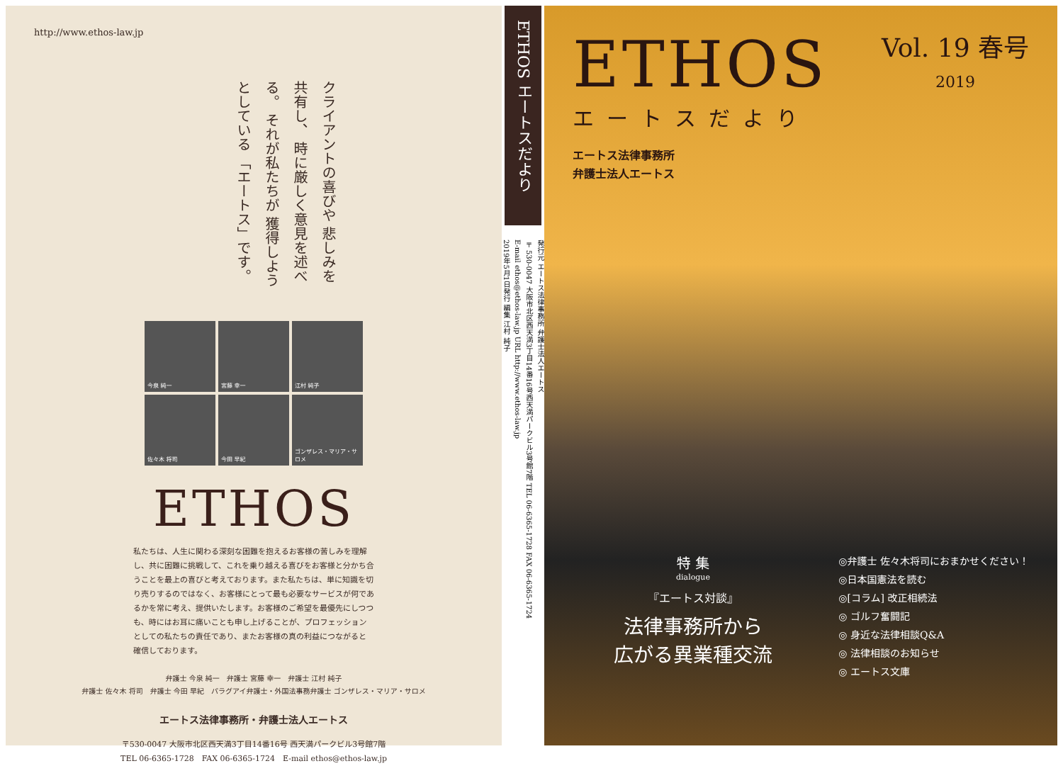http://www.ethos-law.jp
クライアントの喜びや 悲しみを共有し、 時に厳しく意見を述べる。 それが私たちが 獲得しようとしている 「エートス」です。
今泉 純一
宮藤 幸一
江村 純子
佐々木 将司
今田 早紀
ゴンザレス・マリア・サロメ
ETHOS
私たちは、人生に関わる深刻な困難を抱えるお客様の苦しみを理解し、共に困難に挑戦して、これを乗り越える喜びをお客様と分かち合うことを最上の喜びと考えております。また私たちは、単に知識を切り売りするのではなく、お客様にとって最も必要なサービスが何であるかを常に考え、提供いたします。お客様のご希望を最優先にしつつも、時にはお耳に痛いことも申し上げることが、プロフェッションとしての私たちの責任であり、またお客様の真の利益につながると確信しております。
弁護士 今泉 純一　弁護士 宮藤 幸一　弁護士 江村 純子
弁護士 佐々木 将司　弁護士 今田 早紀　パラグアイ弁護士・外国法事務弁護士 ゴンザレス・マリア・サロメ
エートス法律事務所・弁護士法人エートス
〒530-0047 大阪市北区西天満3丁目14番16号 西天満パークビル3号館7階
TEL 06-6365-1728　FAX 06-6365-1724　E-mail ethos@ethos-law.jp
ETHOS エートスだより
発行元 エートス法律事務所 弁護士法人エートス
〒530-0047 大阪市北区西天満3丁目14番16号西天満パークビル3号館7階 TEL 06-6365-1728 FAX 06-6365-1724
E-mail ethos@ethos-law.jp URL http://www.ethos-law.jp
2019年5月1日発行 編集 江村 純子
ETHOS
エートスだより
Vol. 19 春号
2019
エートス法律事務所
弁護士法人エートス
特 集
dialogue
『エートス対談』
法律事務所から
広がる異業種交流
◎弁護士 佐々木将司におまかせください！
◎日本国憲法を読む
◎[コラム] 改正相続法
◎ ゴルフ奮闘記
◎ 身近な法律相談Q&A
◎ 法律相談のお知らせ
◎ エートス文庫